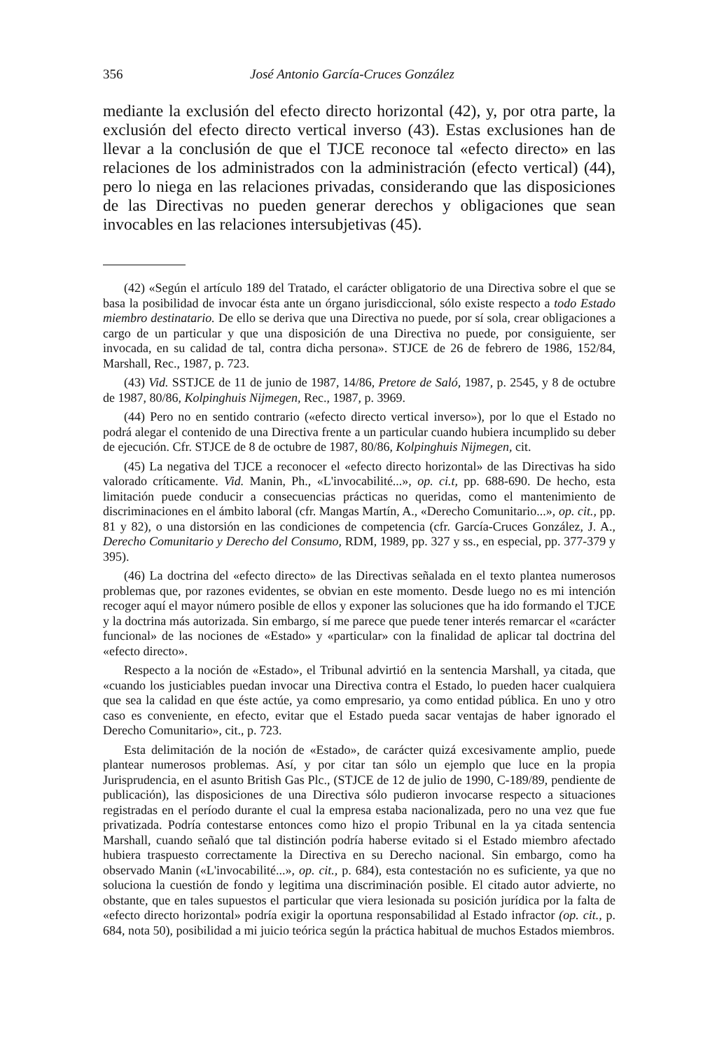356 José Antonio García-Cruces González
mediante la exclusión del efecto directo horizontal (42), y, por otra parte, la exclusión del efecto directo vertical inverso (43). Estas exclusiones han de llevar a la conclusión de que el TJCE reconoce tal «efecto directo» en las relaciones de los administrados con la administración (efecto vertical) (44), pero lo niega en las relaciones privadas, considerando que las disposiciones de las Directivas no pueden generar derechos y obligaciones que sean invocables en las relaciones intersubjetivas (45).
(42) «Según el artículo 189 del Tratado, el carácter obligatorio de una Directiva sobre el que se basa la posibilidad de invocar ésta ante un órgano jurisdiccional, sólo existe respecto a todo Estado miembro destinatario. De ello se deriva que una Directiva no puede, por sí sola, crear obligaciones a cargo de un particular y que una disposición de una Directiva no puede, por consiguiente, ser invocada, en su calidad de tal, contra dicha persona». STJCE de 26 de febrero de 1986, 152/84, Marshall, Rec., 1987, p. 723.
(43) Vid. SSTJCE de 11 de junio de 1987, 14/86, Pretore de Saló, 1987, p. 2545, y 8 de octubre de 1987, 80/86, Kolpinghuis Nijmegen, Rec., 1987, p. 3969.
(44) Pero no en sentido contrario («efecto directo vertical inverso»), por lo que el Estado no podrá alegar el contenido de una Directiva frente a un particular cuando hubiera incumplido su deber de ejecución. Cfr. STJCE de 8 de octubre de 1987, 80/86, Kolpinghuis Nijmegen, cit.
(45) La negativa del TJCE a reconocer el «efecto directo horizontal» de las Directivas ha sido valorado críticamente. Vid. Manin, Ph., «L'invocabilité...», op. ci.t, pp. 688-690. De hecho, esta limitación puede conducir a consecuencias prácticas no queridas, como el mantenimiento de discriminaciones en el ámbito laboral (cfr. Mangas Martín, A., «Derecho Comunitario...», op. cit., pp. 81 y 82), o una distorsión en las condiciones de competencia (cfr. García-Cruces González, J. A., Derecho Comunitario y Derecho del Consumo, RDM, 1989, pp. 327 y ss., en especial, pp. 377-379 y 395).
(46) La doctrina del «efecto directo» de las Directivas señalada en el texto plantea numerosos problemas que, por razones evidentes, se obvian en este momento. Desde luego no es mi intención recoger aquí el mayor número posible de ellos y exponer las soluciones que ha ido formando el TJCE y la doctrina más autorizada. Sin embargo, sí me parece que puede tener interés remarcar el «carácter funcional» de las nociones de «Estado» y «particular» con la finalidad de aplicar tal doctrina del «efecto directo».
Respecto a la noción de «Estado», el Tribunal advirtió en la sentencia Marshall, ya citada, que «cuando los justiciables puedan invocar una Directiva contra el Estado, lo pueden hacer cualquiera que sea la calidad en que éste actúe, ya como empresario, ya como entidad pública. En uno y otro caso es conveniente, en efecto, evitar que el Estado pueda sacar ventajas de haber ignorado el Derecho Comunitario», cit., p. 723.
Esta delimitación de la noción de «Estado», de carácter quizá excesivamente amplio, puede plantear numerosos problemas. Así, y por citar tan sólo un ejemplo que luce en la propia Jurisprudencia, en el asunto British Gas Plc., (STJCE de 12 de julio de 1990, C-189/89, pendiente de publicación), las disposiciones de una Directiva sólo pudieron invocarse respecto a situaciones registradas en el período durante el cual la empresa estaba nacionalizada, pero no una vez que fue privatizada. Podría contestarse entonces como hizo el propio Tribunal en la ya citada sentencia Marshall, cuando señaló que tal distinción podría haberse evitado si el Estado miembro afectado hubiera traspuesto correctamente la Directiva en su Derecho nacional. Sin embargo, como ha observado Manin («L'invocabilité...», op. cit., p. 684), esta contestación no es suficiente, ya que no soluciona la cuestión de fondo y legitima una discriminación posible. El citado autor advierte, no obstante, que en tales supuestos el particular que viera lesionada su posición jurídica por la falta de «efecto directo horizontal» podría exigir la oportuna responsabilidad al Estado infractor (op. cit., p. 684, nota 50), posibilidad a mi juicio teórica según la práctica habitual de muchos Estados miembros.